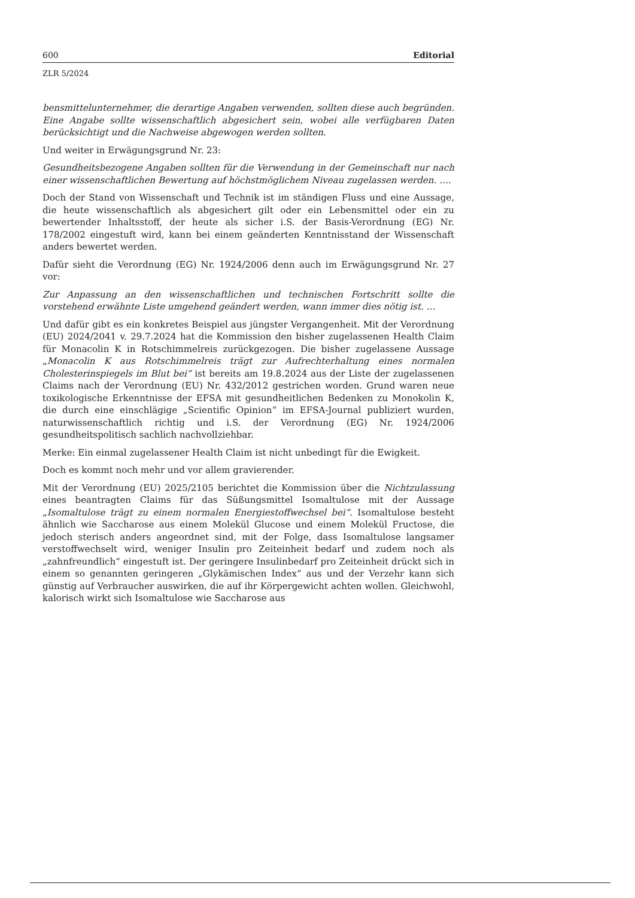600 Editorial
ZLR 5/2024
bensmittelunternehmer, die derartige Angaben verwenden, sollten diese auch begründen. Eine Angabe sollte wissenschaftlich abgesichert sein, wobei alle verfügbaren Daten berücksichtigt und die Nachweise abgewogen werden sollten.
Und weiter in Erwägungsgrund Nr. 23:
Gesundheitsbezogene Angaben sollten für die Verwendung in der Gemeinschaft nur nach einer wissenschaftlichen Bewertung auf höchstmöglichem Niveau zugelassen werden. ….
Doch der Stand von Wissenschaft und Technik ist im ständigen Fluss und eine Aussage, die heute wissenschaftlich als abgesichert gilt oder ein Lebensmittel oder ein zu bewertender Inhaltsstoff, der heute als sicher i.S. der Basis-Verordnung (EG) Nr. 178/2002 eingestuft wird, kann bei einem geänderten Kenntnisstand der Wissenschaft anders bewertet werden.
Dafür sieht die Verordnung (EG) Nr. 1924/2006 denn auch im Erwägungsgrund Nr. 27 vor:
Zur Anpassung an den wissenschaftlichen und technischen Fortschritt sollte die vorstehend erwähnte Liste umgehend geändert werden, wann immer dies nötig ist. …
Und dafür gibt es ein konkretes Beispiel aus jüngster Vergangenheit. Mit der Verordnung (EU) 2024/2041 v. 29.7.2024 hat die Kommission den bisher zugelassenen Health Claim für Monacolin K in Rotschimmelreis zurückgezogen. Die bisher zugelassene Aussage „Monacolin K aus Rotschimmelreis trägt zur Aufrechterhaltung eines normalen Cholesterinspiegels im Blut bei“ ist bereits am 19.8.2024 aus der Liste der zugelassenen Claims nach der Verordnung (EU) Nr. 432/2012 gestrichen worden. Grund waren neue toxikologische Erkenntnisse der EFSA mit gesundheitlichen Bedenken zu Monokolin K, die durch eine einschlägige „Scientific Opinion“ im EFSA-Journal publiziert wurden, naturwissenschaftlich richtig und i.S. der Verordnung (EG) Nr. 1924/2006 gesundheitspolitisch sachlich nachvollziehbar.
Merke: Ein einmal zugelassener Health Claim ist nicht unbedingt für die Ewigkeit.
Doch es kommt noch mehr und vor allem gravierender.
Mit der Verordnung (EU) 2025/2105 berichtet die Kommission über die Nichtzulassung eines beantragten Claims für das Süßungsmittel Isomaltulose mit der Aussage „Isomaltulose trägt zu einem normalen Energiestoffwechsel bei“. Isomaltulose besteht ähnlich wie Saccharose aus einem Molekül Glucose und einem Molekül Fructose, die jedoch sterisch anders angeordnet sind, mit der Folge, dass Isomaltulose langsamer verstoffwechselt wird, weniger Insulin pro Zeiteinheit bedarf und zudem noch als „zahnfreundlich“ eingestuft ist. Der geringere Insulinbedarf pro Zeiteinheit drückt sich in einem so genannten geringeren „Glykämischen Index“ aus und der Verzehr kann sich günstig auf Verbraucher auswirken, die auf ihr Körpergewicht achten wollen. Gleichwohl, kalorisch wirkt sich Isomaltulose wie Saccharose aus